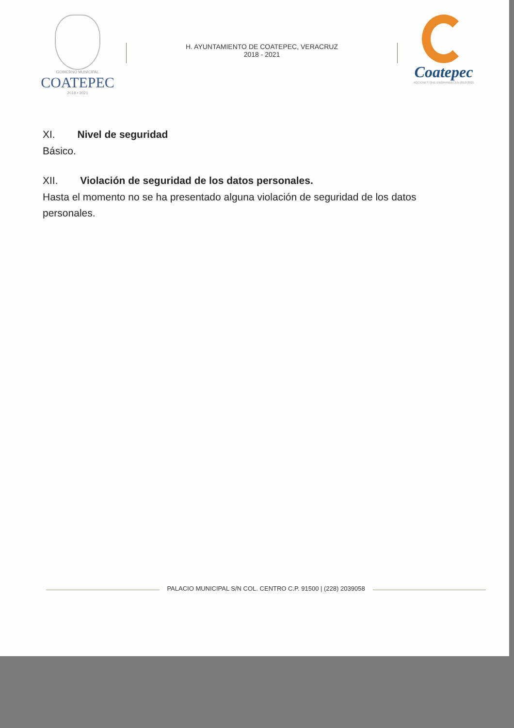GOBIERNO MUNICIPAL
COATEPEC
2018 • 2021
H. AYUNTAMIENTO DE COATEPEC, VERACRUZ
2018 - 2021
Coatepec
ACCIONES QUE ENGRANDECEN 2018-2021
XI. Nivel de seguridad
Básico.
XII. Violación de seguridad de los datos personales.
Hasta el momento no se ha presentado alguna violación de seguridad de los datos personales.
PALACIO MUNICIPAL S/N COL. CENTRO C.P. 91500 | (228) 2039058